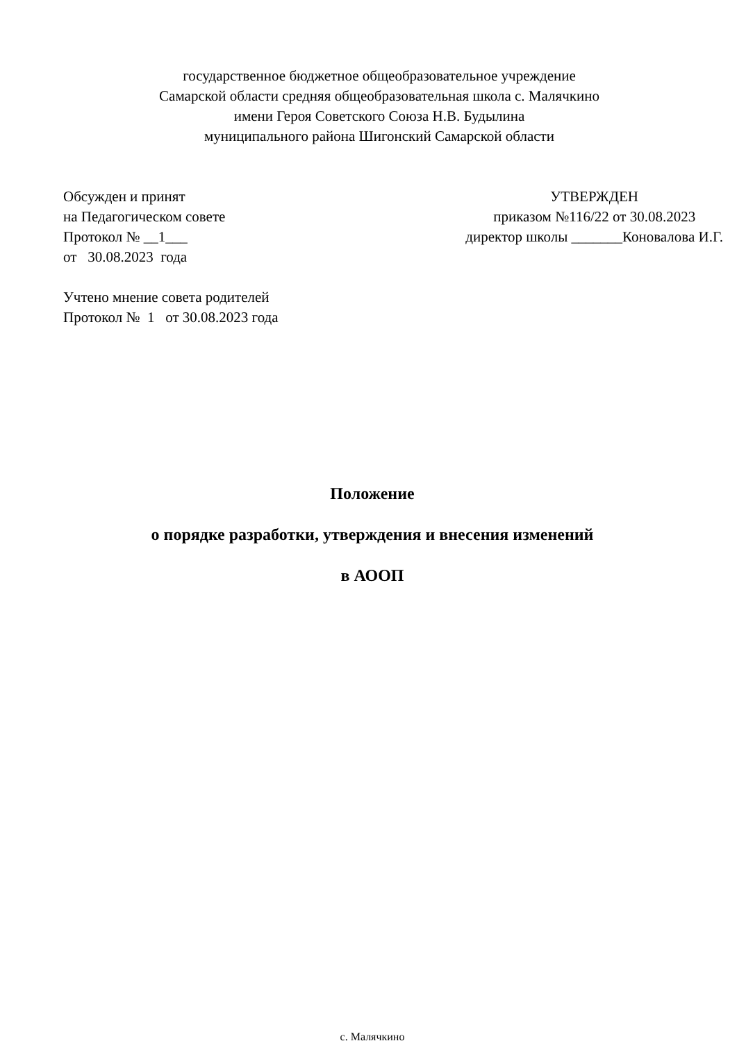государственное бюджетное общеобразовательное учреждение
Самарской области средняя общеобразовательная школа с. Малячкино
имени Героя Советского Союза Н.В. Будылина
муниципального района Шигонский Самарской области
Обсужден и принят
на Педагогическом совете
Протокол № __1___
от 30.08.2023 года
Учтено мнение совета родителей
Протокол № 1 от 30.08.2023 года
УТВЕРЖДЕН
приказом №116/22 от 30.08.2023
директор школы _______Коновалова И.Г.
Положение
о порядке разработки, утверждения и внесения изменений
в АООП
с. Малячкино